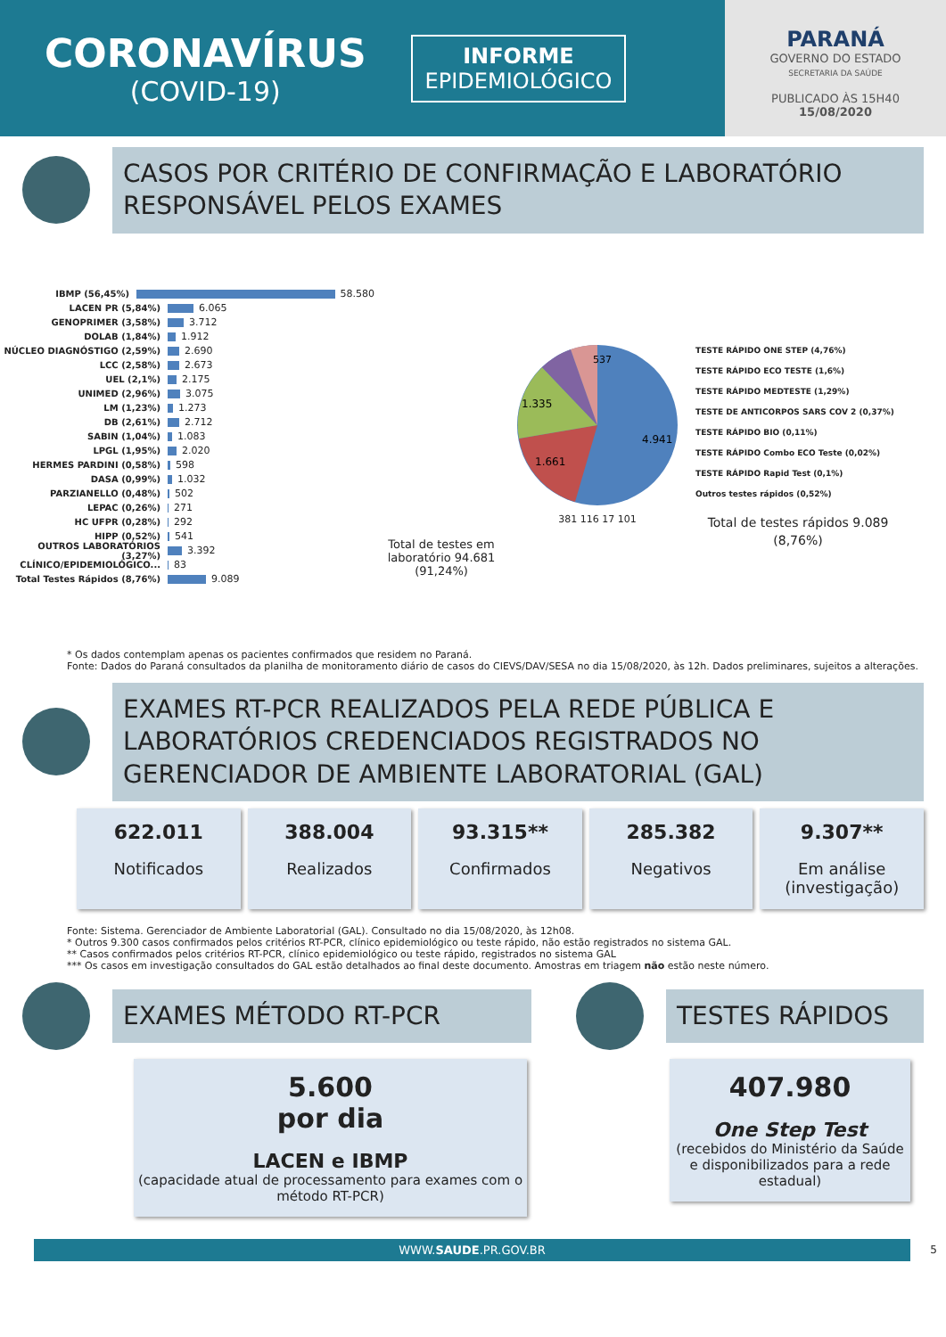CORONAVÍRUS
(COVID-19)
INFORME
EPIDEMIOLÓGICO
PARANÁ
GOVERNO DO ESTADO
SECRETARIA DA SAÚDE
PUBLICADO ÀS 15H40
15/08/2020
CASOS POR CRITÉRIO DE CONFIRMAÇÃO E LABORATÓRIO RESPONSÁVEL PELOS EXAMES
IBMP (56,45%) 58.580
LACEN PR (5,84%) 6.065
GENOPRIMER (3,58%) 3.712
DOLAB (1,84%) 1.912
NÚCLEO DIAGNÓSTIGO (2,59%) 2.690
LCC (2,58%) 2.673
UEL (2,1%) 2.175
UNIMED (2,96%) 3.075
LM (1,23%) 1.273
DB (2,61%) 2.712
SABIN (1,04%) 1.083
LPGL (1,95%) 2.020
HERMES PARDINI (0,58%) 598
DASA (0,99%) 1.032
PARZIANELLO (0,48%) 502
LEPAC (0,26%) 271
HC UFPR (0,28%) 292
HIPP (0,52%) 541
OUTROS LABORATÓRIOS (3,27%) 3.392
CLÍNICO/EPIDEMIOLÓGICO... 83
Total Testes Rápidos (8,76%) 9.089
Total de testes em laboratório 94.681 (91,24%)
4.941
1.661
1.335
537
381 116 17 101
TESTE RÁPIDO ONE STEP (4,76%)
TESTE RÁPIDO ECO TESTE (1,6%)
TESTE RÁPIDO MEDTESTE (1,29%)
TESTE DE ANTICORPOS SARS COV 2 (0,37%)
TESTE RÁPIDO BIO (0,11%)
TESTE RÁPIDO Combo ECO Teste (0,02%)
TESTE RÁPIDO Rapid Test (0,1%)
Outros testes rápidos (0,52%)
Total de testes rápidos 9.089 (8,76%)
* Os dados contemplam apenas os pacientes confirmados que residem no Paraná.
Fonte: Dados do Paraná consultados da planilha de monitoramento diário de casos do CIEVS/DAV/SESA no dia 15/08/2020, às 12h. Dados preliminares, sujeitos a alterações.
EXAMES RT-PCR REALIZADOS PELA REDE PÚBLICA E LABORATÓRIOS CREDENCIADOS REGISTRADOS NO GERENCIADOR DE AMBIENTE LABORATORIAL (GAL)
622.011
Notificados
388.004
Realizados
93.315**
Confirmados
285.382
Negativos
9.307**
Em análise (investigação)
Fonte: Sistema. Gerenciador de Ambiente Laboratorial (GAL). Consultado no dia 15/08/2020, às 12h08.
* Outros 9.300 casos confirmados pelos critérios RT-PCR, clínico epidemiológico ou teste rápido, não estão registrados no sistema GAL.
** Casos confirmados pelos critérios RT-PCR, clínico epidemiológico ou teste rápido, registrados no sistema GAL
*** Os casos em investigação consultados do GAL estão detalhados ao final deste documento. Amostras em triagem não estão neste número.
EXAMES MÉTODO RT-PCR
5.600
por dia
LACEN e IBMP
(capacidade atual de processamento para exames com o método RT-PCR)
TESTES RÁPIDOS
407.980
One Step Test
(recebidos do Ministério da Saúde e disponibilizados para a rede estadual)
WWW.SAUDE.PR.GOV.BR
5